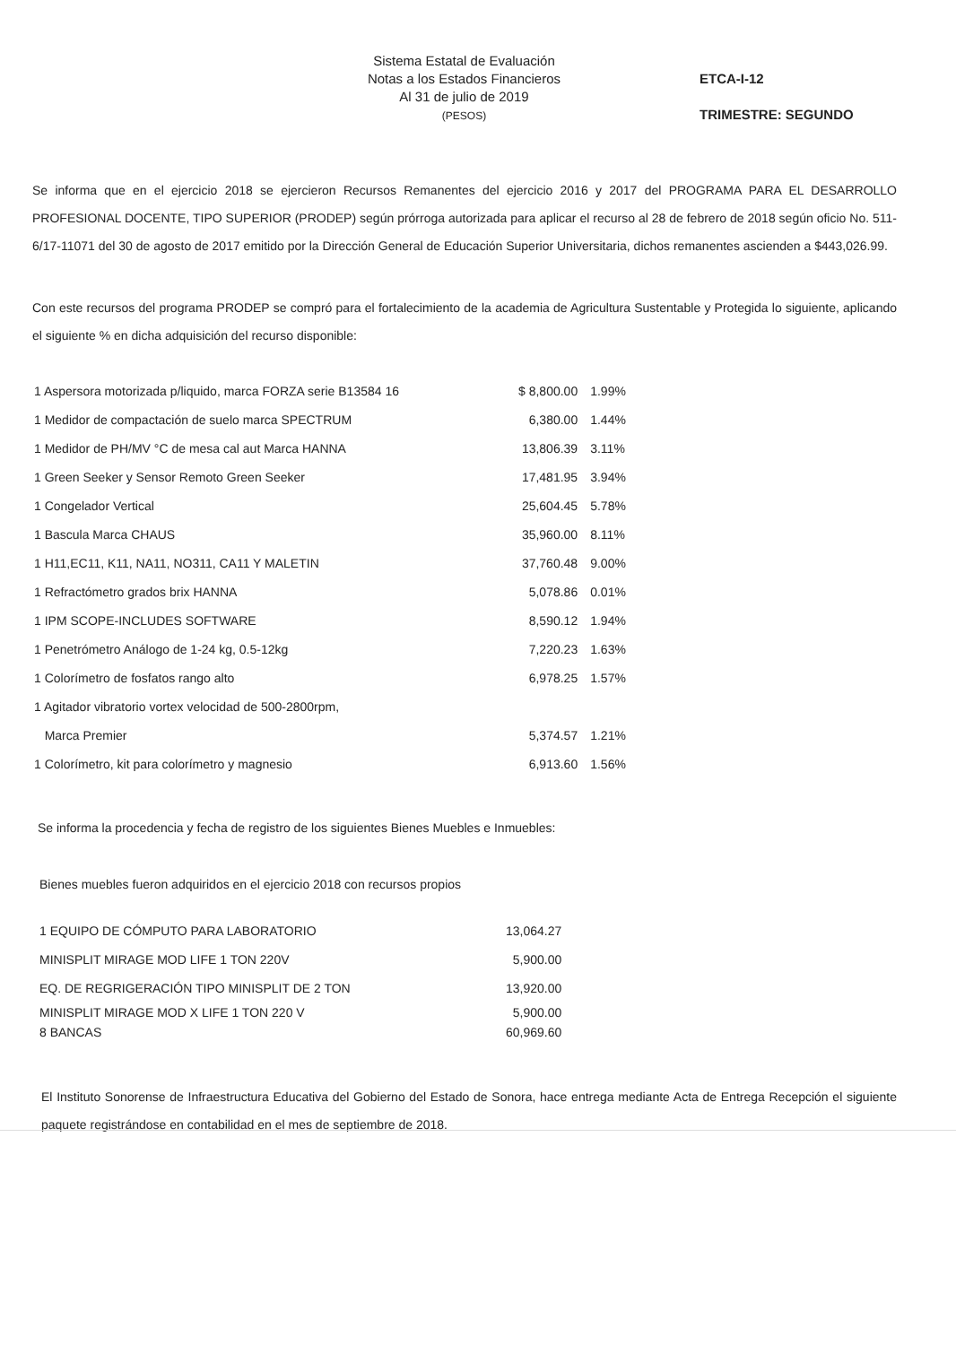Sistema Estatal de Evaluación
Notas a los Estados Financieros
Al 31 de julio de 2019
(PESOS)
ETCA-I-12
TRIMESTRE: SEGUNDO
Se informa que en el ejercicio 2018 se ejercieron Recursos Remanentes del ejercicio 2016 y 2017 del PROGRAMA PARA EL DESARROLLO PROFESIONAL DOCENTE, TIPO SUPERIOR (PRODEP) según prórroga autorizada para aplicar el recurso al 28 de febrero de 2018 según oficio No. 511-6/17-11071 del 30 de agosto de 2017 emitido por la Dirección General de Educación Superior Universitaria, dichos remanentes ascienden a $443,026.99.
Con este recursos del programa PRODEP se compró para el fortalecimiento de la academia de Agricultura Sustentable y Protegida lo siguiente, aplicando el siguiente % en dicha adquisición del recurso disponible:
| 1 Aspersora motorizada p/liquido, marca FORZA serie B13584 16 | $ 8,800.00 | 1.99% |
| 1 Medidor de compactación de suelo marca SPECTRUM | 6,380.00 | 1.44% |
| 1 Medidor de PH/MV °C de mesa cal aut Marca HANNA | 13,806.39 | 3.11% |
| 1 Green Seeker y Sensor Remoto Green Seeker | 17,481.95 | 3.94% |
| 1 Congelador Vertical | 25,604.45 | 5.78% |
| 1 Bascula Marca CHAUS | 35,960.00 | 8.11% |
| 1 H11,EC11, K11, NA11, NO311, CA11 Y MALETIN | 37,760.48 | 9.00% |
| 1 Refractómetro grados brix HANNA | 5,078.86 | 0.01% |
| 1 IPM SCOPE-INCLUDES SOFTWARE | 8,590.12 | 1.94% |
| 1 Penetrómetro Análogo de 1-24 kg, 0.5-12kg | 7,220.23 | 1.63% |
| 1 Colorímetro de fosfatos rango alto | 6,978.25 | 1.57% |
| 1 Agitador vibratorio vortex velocidad de 500-2800rpm, | | |
| Marca Premier | 5,374.57 | 1.21% |
| 1 Colorímetro, kit para colorímetro y magnesio | 6,913.60 | 1.56% |
Se informa la procedencia y fecha de registro de los siguientes Bienes Muebles e Inmuebles:
Bienes muebles fueron adquiridos en el ejercicio 2018 con recursos propios
| 1 EQUIPO DE CÓMPUTO PARA LABORATORIO | 13,064.27 |
| MINISPLIT MIRAGE MOD LIFE 1 TON 220V | 5,900.00 |
| EQ. DE REGRIGERACIÓN TIPO MINISPLIT DE 2 TON | 13,920.00 |
| MINISPLIT MIRAGE MOD X LIFE 1 TON 220 V | 5,900.00 |
| 8 BANCAS | 60,969.60 |
El Instituto Sonorense de Infraestructura Educativa del Gobierno del Estado de Sonora, hace entrega mediante Acta de Entrega Recepción el siguiente paquete registrándose en contabilidad en el mes de septiembre de 2018.